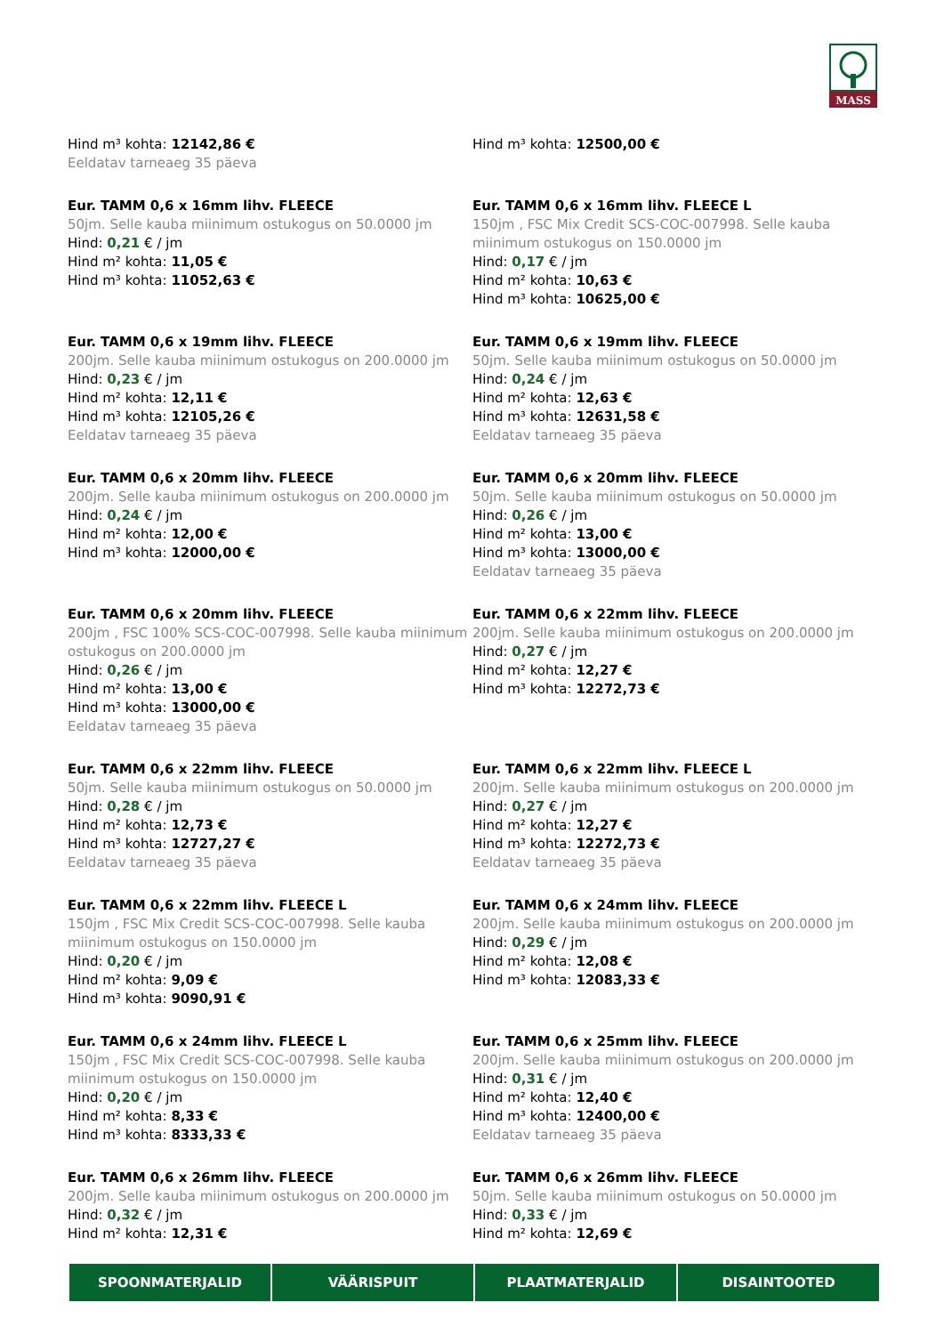MASS
Hind m³ kohta: 12142,86 €
Eeldatav tarneaeg 35 päeva
Hind m³ kohta: 12500,00 €
Eur. TAMM 0,6 x 16mm lihv. FLEECE
50jm. Selle kauba miinimum ostukogus on 50.0000 jm
Hind: 0,21 € / jm
Hind m² kohta: 11,05 €
Hind m³ kohta: 11052,63 €
Eur. TAMM 0,6 x 16mm lihv. FLEECE L
150jm , FSC Mix Credit SCS-COC-007998. Selle kauba miinimum ostukogus on 150.0000 jm
Hind: 0,17 € / jm
Hind m² kohta: 10,63 €
Hind m³ kohta: 10625,00 €
Eur. TAMM 0,6 x 19mm lihv. FLEECE
200jm. Selle kauba miinimum ostukogus on 200.0000 jm
Hind: 0,23 € / jm
Hind m² kohta: 12,11 €
Hind m³ kohta: 12105,26 €
Eeldatav tarneaeg 35 päeva
Eur. TAMM 0,6 x 19mm lihv. FLEECE
50jm. Selle kauba miinimum ostukogus on 50.0000 jm
Hind: 0,24 € / jm
Hind m² kohta: 12,63 €
Hind m³ kohta: 12631,58 €
Eeldatav tarneaeg 35 päeva
Eur. TAMM 0,6 x 20mm lihv. FLEECE
200jm. Selle kauba miinimum ostukogus on 200.0000 jm
Hind: 0,24 € / jm
Hind m² kohta: 12,00 €
Hind m³ kohta: 12000,00 €
Eur. TAMM 0,6 x 20mm lihv. FLEECE
50jm. Selle kauba miinimum ostukogus on 50.0000 jm
Hind: 0,26 € / jm
Hind m² kohta: 13,00 €
Hind m³ kohta: 13000,00 €
Eeldatav tarneaeg 35 päeva
Eur. TAMM 0,6 x 20mm lihv. FLEECE
200jm , FSC 100% SCS-COC-007998. Selle kauba miinimum ostukogus on 200.0000 jm
Hind: 0,26 € / jm
Hind m² kohta: 13,00 €
Hind m³ kohta: 13000,00 €
Eeldatav tarneaeg 35 päeva
Eur. TAMM 0,6 x 22mm lihv. FLEECE
200jm. Selle kauba miinimum ostukogus on 200.0000 jm
Hind: 0,27 € / jm
Hind m² kohta: 12,27 €
Hind m³ kohta: 12272,73 €
Eur. TAMM 0,6 x 22mm lihv. FLEECE
50jm. Selle kauba miinimum ostukogus on 50.0000 jm
Hind: 0,28 € / jm
Hind m² kohta: 12,73 €
Hind m³ kohta: 12727,27 €
Eeldatav tarneaeg 35 päeva
Eur. TAMM 0,6 x 22mm lihv. FLEECE L
200jm. Selle kauba miinimum ostukogus on 200.0000 jm
Hind: 0,27 € / jm
Hind m² kohta: 12,27 €
Hind m³ kohta: 12272,73 €
Eeldatav tarneaeg 35 päeva
Eur. TAMM 0,6 x 22mm lihv. FLEECE L
150jm , FSC Mix Credit SCS-COC-007998. Selle kauba miinimum ostukogus on 150.0000 jm
Hind: 0,20 € / jm
Hind m² kohta: 9,09 €
Hind m³ kohta: 9090,91 €
Eur. TAMM 0,6 x 24mm lihv. FLEECE
200jm. Selle kauba miinimum ostukogus on 200.0000 jm
Hind: 0,29 € / jm
Hind m² kohta: 12,08 €
Hind m³ kohta: 12083,33 €
Eur. TAMM 0,6 x 24mm lihv. FLEECE L
150jm , FSC Mix Credit SCS-COC-007998. Selle kauba miinimum ostukogus on 150.0000 jm
Hind: 0,20 € / jm
Hind m² kohta: 8,33 €
Hind m³ kohta: 8333,33 €
Eur. TAMM 0,6 x 25mm lihv. FLEECE
200jm. Selle kauba miinimum ostukogus on 200.0000 jm
Hind: 0,31 € / jm
Hind m² kohta: 12,40 €
Hind m³ kohta: 12400,00 €
Eeldatav tarneaeg 35 päeva
Eur. TAMM 0,6 x 26mm lihv. FLEECE
200jm. Selle kauba miinimum ostukogus on 200.0000 jm
Hind: 0,32 € / jm
Hind m² kohta: 12,31 €
Eur. TAMM 0,6 x 26mm lihv. FLEECE
50jm. Selle kauba miinimum ostukogus on 50.0000 jm
Hind: 0,33 € / jm
Hind m² kohta: 12,69 €
SPOONMATERJALID VÄÄRISPUIT PLAATMATERJALID DISAINTOOTED